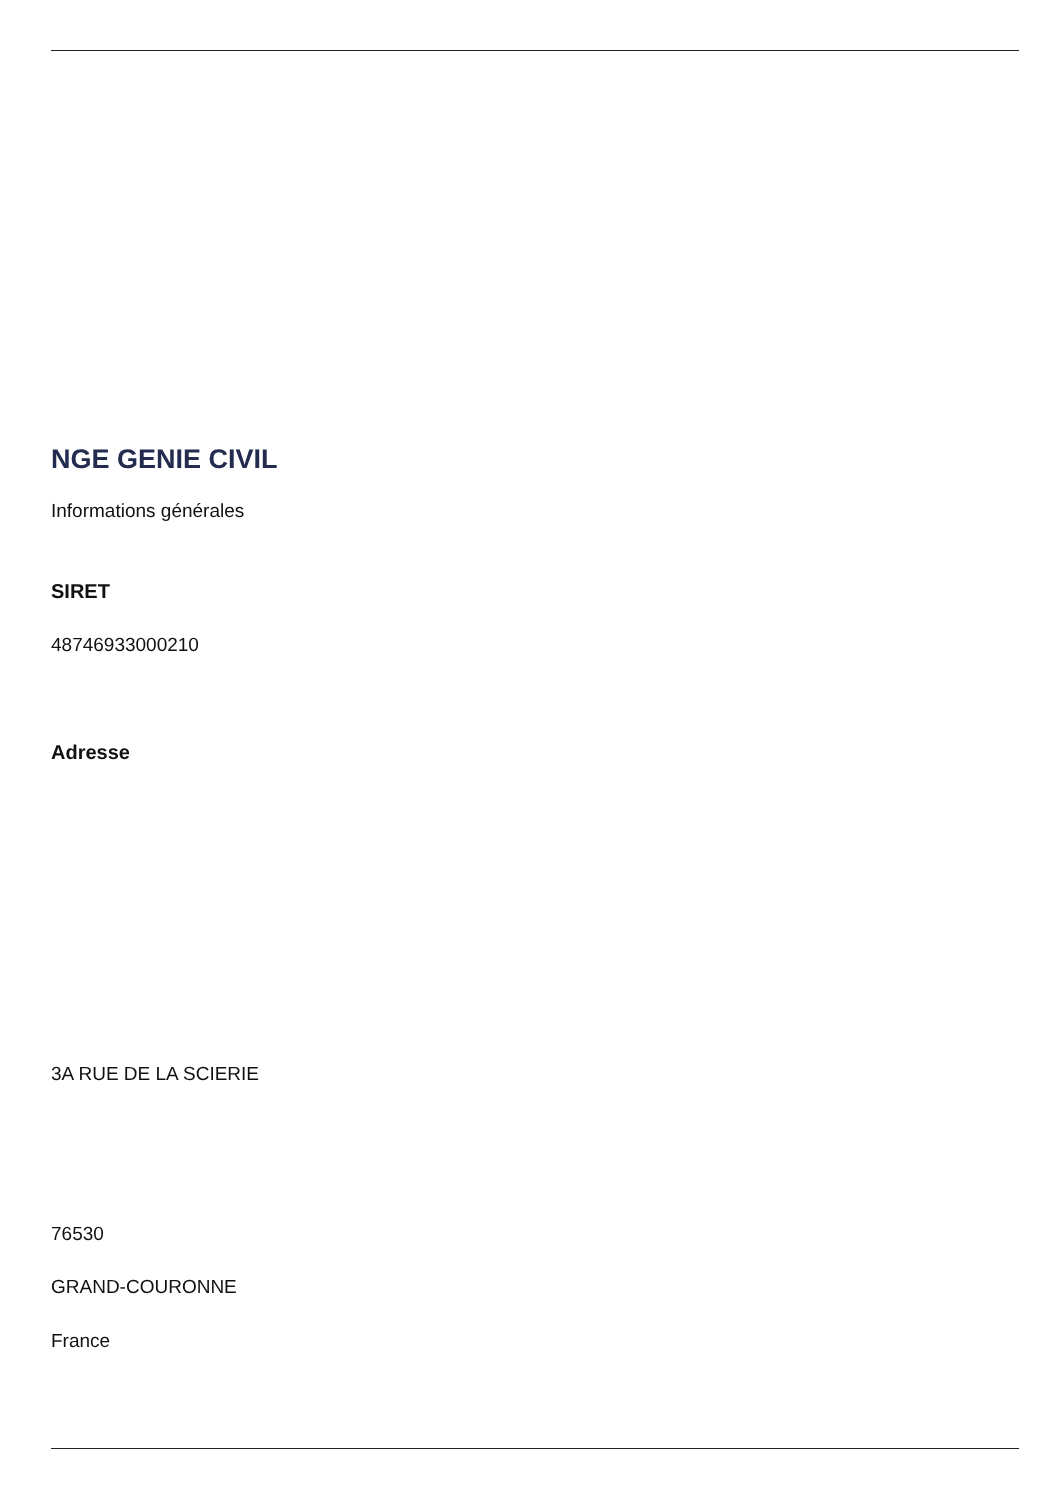NGE GENIE CIVIL
Informations générales
SIRET
48746933000210
Adresse
3A RUE DE LA SCIERIE
76530
GRAND-COURONNE
France